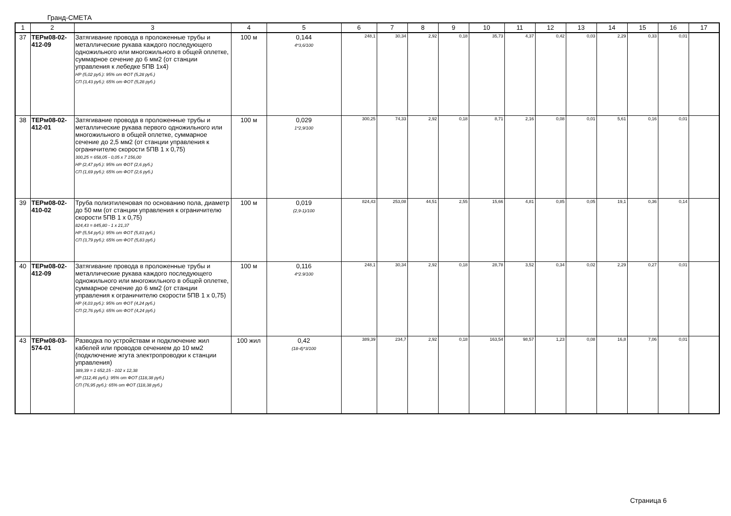Гранд-СМЕТА
| 1 | 2 | 3 | 4 | 5 | 6 | 7 | 8 | 9 | 10 | 11 | 12 | 13 | 14 | 15 | 16 | 17 |
| --- | --- | --- | --- | --- | --- | --- | --- | --- | --- | --- | --- | --- | --- | --- | --- | --- |
| 37 | ТЕРм08-02-412-09 | Затягивание провода в проложенные трубы и металлические рукава каждого последующего одножильного или многожильного в общей оплетке, суммарное сечение до 6 мм2 (от станции управления к лебедке 5ПВ 1х4) НР (5,02 руб.): 95% от ФОТ (5,28 руб.) СП (3,43 руб.): 65% от ФОТ (5,28 руб.) | 100 м | 0,144 4*3,6/100 | 248,1 | 30,34 | 2,92 | 0,18 | 35,73 | 4,37 | 0,42 | 0,03 | 2,29 | 0,33 | 0,01 | |
| 38 | ТЕРм08-02-412-01 | Затягивание провода в проложенные трубы и металлические рукава первого одножильного или многожильного в общей оплетке, суммарное сечение до 2,5 мм2 (от станции управления к ограничителю скорости 5ПВ 1 х 0,75) 300,25 = 658,05 - 0,05 х 7 156,00 НР (2,47 руб.): 95% от ФОТ (2,6 руб.) СП (1,69 руб.): 65% от ФОТ (2,6 руб.) | 100 м | 0,029 1*2,9/100 | 300,25 | 74,33 | 2,92 | 0,18 | 8,71 | 2,16 | 0,08 | 0,01 | 5,61 | 0,16 | 0,01 | |
| 39 | ТЕРм08-02-410-02 | Труба полиэтиленовая по основанию пола, диаметр до 50 мм (от станции управления к ограничителю скорости 5ПВ 1 х 0,75) 824,43 = 845,80 - 1 х 21,37 НР (5,54 руб.): 95% от ФОТ (5,83 руб.) СП (3,79 руб.): 65% от ФОТ (5,83 руб.) | 100 м | 0,019 (2,9-1)/100 | 824,43 | 253,08 | 44,51 | 2,55 | 15,66 | 4,81 | 0,85 | 0,05 | 19,1 | 0,36 | 0,14 | |
| 40 | ТЕРм08-02-412-09 | Затягивание провода в проложенные трубы и металлические рукава каждого последующего одножильного или многожильного в общей оплетке, суммарное сечение до 6 мм2 (от станции управления к ограничителю скорости 5ПВ 1 х 0,75) НР (4,03 руб.): 95% от ФОТ (4,24 руб.) СП (2,76 руб.): 65% от ФОТ (4,24 руб.) | 100 м | 0,116 4*2.9/100 | 248,1 | 30,34 | 2,92 | 0,18 | 28,78 | 3,52 | 0,34 | 0,02 | 2,29 | 0,27 | 0,01 | |
| 43 | ТЕРм08-03-574-01 | Разводка по устройствам и подключение жил кабелей или проводов сечением до 10 мм2 (подключение жгута электропроводки к станции управления) 389,39 = 1 652,15 - 102 х 12,38 НР (112,46 руб.): 95% от ФОТ (118,38 руб.) СП (76,95 руб.): 65% от ФОТ (118,38 руб.) | 100 жил | 0,42 (18-4)*3/100 | 389,39 | 234,7 | 2,92 | 0,18 | 163,54 | 98,57 | 1,23 | 0,08 | 16,8 | 7,06 | 0,01 | |
Страница 6